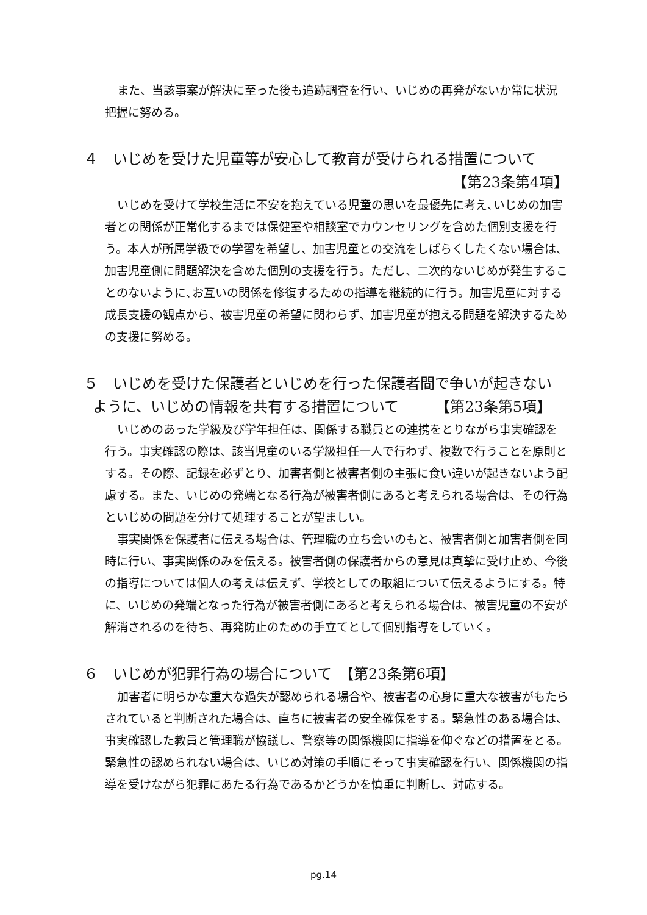また、当該事案が解決に至った後も追跡調査を行い、いじめの再発がないか常に状況把握に努める。
４　いじめを受けた児童等が安心して教育が受けられる措置について
【第23条第4項】
いじめを受けて学校生活に不安を抱えている児童の思いを最優先に考え､いじめの加害者との関係が正常化するまでは保健室や相談室でカウンセリングを含めた個別支援を行う。本人が所属学級での学習を希望し、加害児童との交流をしばらくしたくない場合は､加害児童側に問題解決を含めた個別の支援を行う。ただし、二次的ないじめが発生することのないように､お互いの関係を修復するための指導を継続的に行う。加害児童に対する成長支援の観点から、被害児童の希望に関わらず、加害児童が抱える問題を解決するための支援に努める。
５　いじめを受けた保護者といじめを行った保護者間で争いが起きない
ように、いじめの情報を共有する措置について　　　【第23条第5項】
いじめのあった学級及び学年担任は、関係する職員との連携をとりながら事実確認を行う。事実確認の際は、該当児童のいる学級担任一人で行わず、複数で行うことを原則とする。その際、記録を必ずとり、加害者側と被害者側の主張に食い違いが起きないよう配慮する。また、いじめの発端となる行為が被害者側にあると考えられる場合は、その行為といじめの問題を分けて処理することが望ましい。
事実関係を保護者に伝える場合は、管理職の立ち会いのもと、被害者側と加害者側を同時に行い、事実関係のみを伝える。被害者側の保護者からの意見は真摯に受け止め、今後の指導については個人の考えは伝えず、学校としての取組について伝えるようにする。特に、いじめの発端となった行為が被害者側にあると考えられる場合は、被害児童の不安が解消されるのを待ち、再発防止のための手立てとして個別指導をしていく。
６　いじめが犯罪行為の場合について　【第23条第6項】
加害者に明らかな重大な過失が認められる場合や、被害者の心身に重大な被害がもたらされていると判断された場合は、直ちに被害者の安全確保をする。緊急性のある場合は、事実確認した教員と管理職が協議し、警察等の関係機関に指導を仰ぐなどの措置をとる。緊急性の認められない場合は、いじめ対策の手順にそって事実確認を行い、関係機関の指導を受けながら犯罪にあたる行為であるかどうかを慎重に判断し、対応する。
pg.14